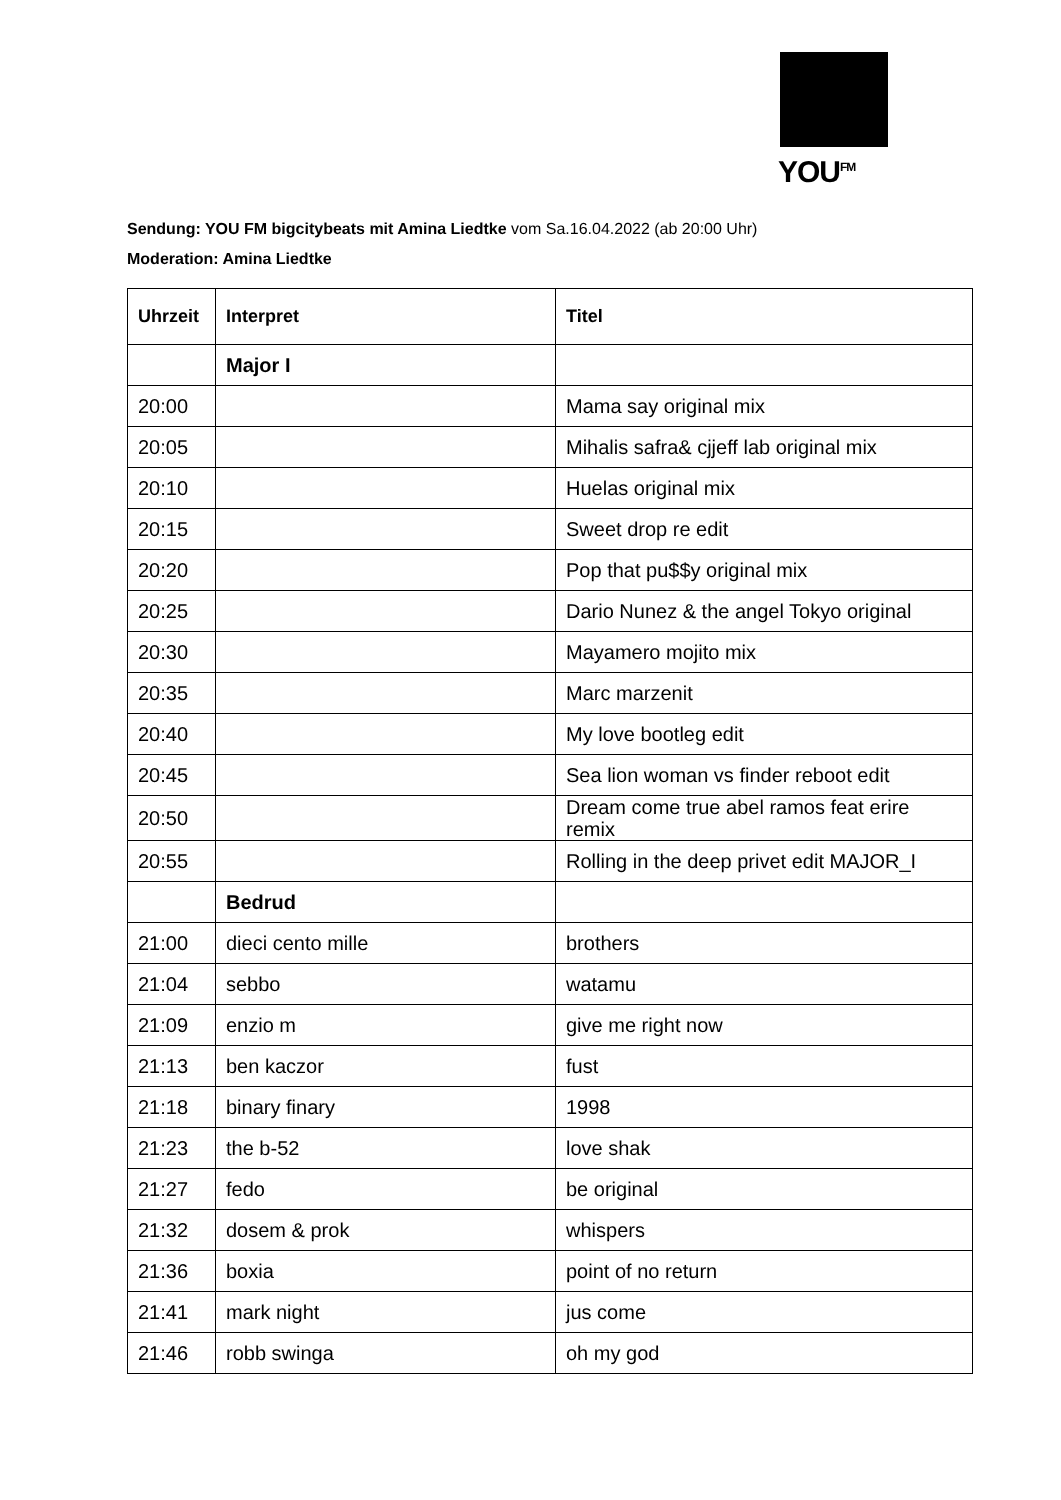YOU<sup>FM</sup>
Sendung: YOU FM bigcitybeats mit Amina Liedtke vom Sa.16.04.2022 (ab 20:00 Uhr)
Moderation: Amina Liedtke
| Uhrzeit | Interpret | Titel |
| --- | --- | --- |
| | Major I | |
| 20:00 | | Mama say original mix |
| 20:05 | | Mihalis safra& cjjeff lab original mix |
| 20:10 | | Huelas original mix |
| 20:15 | | Sweet drop re edit |
| 20:20 | | Pop that pu$$y original mix |
| 20:25 | | Dario Nunez & the angel Tokyo original |
| 20:30 | | Mayamero mojito mix |
| 20:35 | | Marc marzenit |
| 20:40 | | My love bootleg edit |
| 20:45 | | Sea lion woman vs finder reboot edit |
| 20:50 | | Dream come true abel ramos feat erire remix |
| 20:55 | | Rolling in the deep privet edit MAJOR_I |
| | Bedrud | |
| 21:00 | dieci cento mille | brothers |
| 21:04 | sebbo | watamu |
| 21:09 | enzio m | give me right now |
| 21:13 | ben kaczor | fust |
| 21:18 | binary finary | 1998 |
| 21:23 | the b-52 | love shak |
| 21:27 | fedo | be original |
| 21:32 | dosem & prok | whispers |
| 21:36 | boxia | point of no return |
| 21:41 | mark night | jus come |
| 21:46 | robb swinga | oh my god |